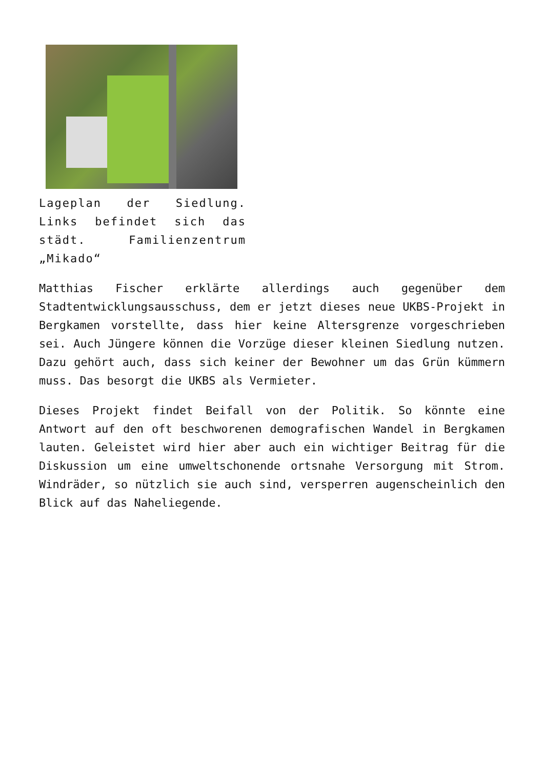Lageplan der Siedlung. Links befindet sich das städt. Familienzentrum „Mikado“
Matthias Fischer erklärte allerdings auch gegenüber dem Stadtentwicklungsausschuss, dem er jetzt dieses neue UKBS-Projekt in Bergkamen vorstellte, dass hier keine Altersgrenze vorgeschrieben sei. Auch Jüngere können die Vorzüge dieser kleinen Siedlung nutzen. Dazu gehört auch, dass sich keiner der Bewohner um das Grün kümmern muss. Das besorgt die UKBS als Vermieter.
Dieses Projekt findet Beifall von der Politik. So könnte eine Antwort auf den oft beschworenen demografischen Wandel in Bergkamen lauten. Geleistet wird hier aber auch ein wichtiger Beitrag für die Diskussion um eine umweltschonende ortsnahe Versorgung mit Strom. Windräder, so nützlich sie auch sind, versperren augenscheinlich den Blick auf das Naheliegende.